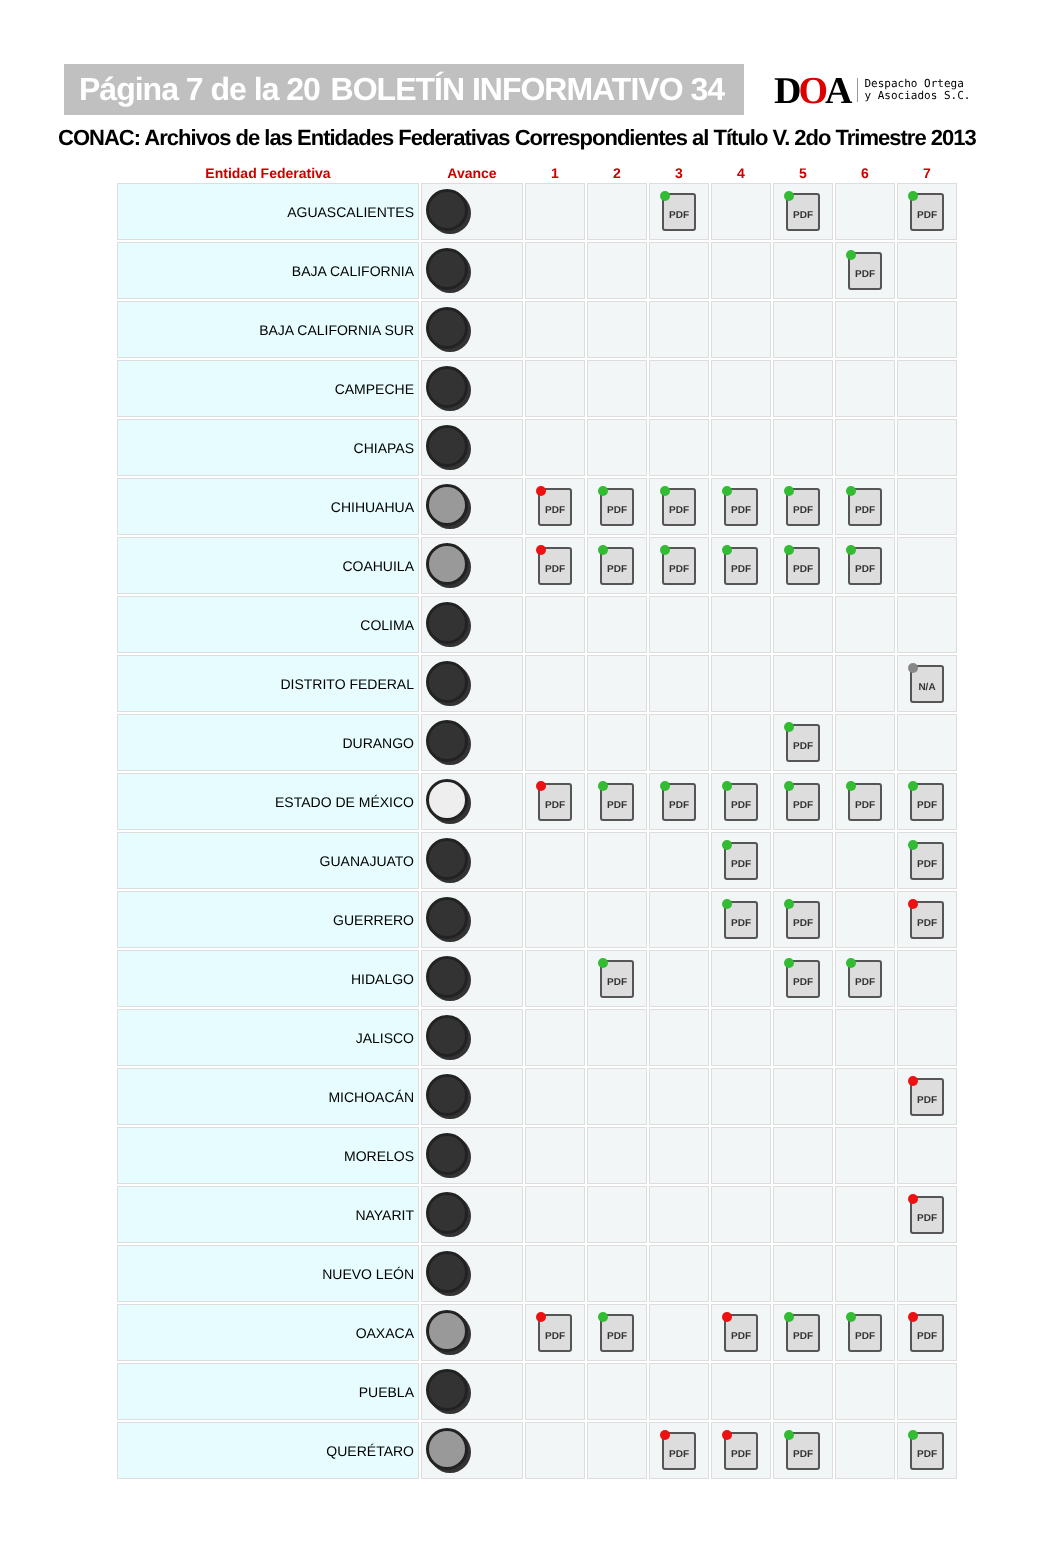Página 7 de la 20 BOLETÍN INFORMATIVO 34
DOA Despacho Ortega
y Asociados S.C.
CONAC: Archivos de las Entidades Federativas Correspondientes al Título V. 2do Trimestre 2013
| Entidad Federativa | Avance | 1 | 2 | 3 | 4 | 5 | 6 | 7 |
| --- | --- | --- | --- | --- | --- | --- | --- | --- |
| AGUASCALIENTES | | | | PDF | | PDF | | PDF |
| BAJA CALIFORNIA | | | | | | | PDF | |
| BAJA CALIFORNIA SUR | | | | | | | | |
| CAMPECHE | | | | | | | | |
| CHIAPAS | | | | | | | | |
| CHIHUAHUA | | PDF | PDF | PDF | PDF | PDF | PDF | |
| COAHUILA | | PDF | PDF | PDF | PDF | PDF | PDF | |
| COLIMA | | | | | | | | |
| DISTRITO FEDERAL | | | | | | | | N/A |
| DURANGO | | | | | | PDF | | |
| ESTADO DE MÉXICO | | PDF | PDF | PDF | PDF | PDF | PDF | PDF |
| GUANAJUATO | | | | | PDF | | | PDF |
| GUERRERO | | | | | PDF | PDF | | PDF |
| HIDALGO | | | PDF | | | PDF | PDF | |
| JALISCO | | | | | | | | |
| MICHOACÁN | | | | | | | | PDF |
| MORELOS | | | | | | | | |
| NAYARIT | | | | | | | | PDF |
| NUEVO LEÓN | | | | | | | | |
| OAXACA | | PDF | PDF | | PDF | PDF | PDF | PDF |
| PUEBLA | | | | | | | | |
| QUERÉTARO | | | | PDF | PDF | PDF | | PDF |